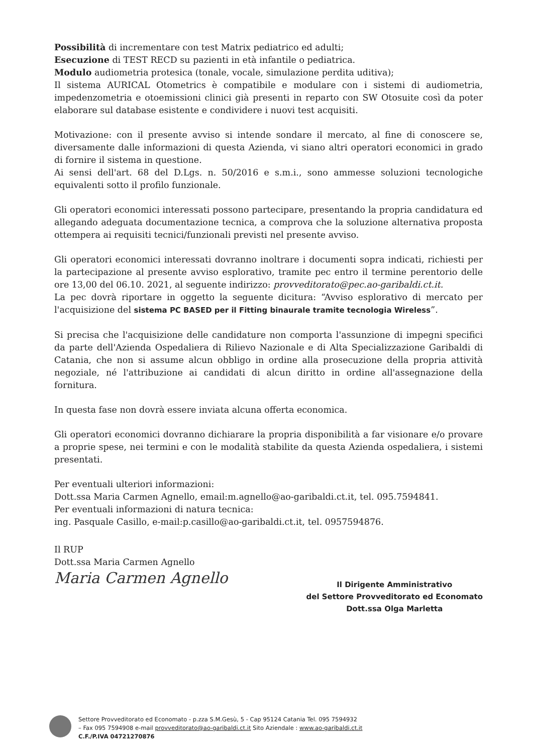Possibilità di incrementare con test Matrix pediatrico ed adulti;
Esecuzione di TEST RECD su pazienti in età infantile o pediatrica.
Modulo audiometria protesica (tonale, vocale, simulazione perdita uditiva);
Il sistema AURICAL Otometrics è compatibile e modulare con i sistemi di audiometria, impedenzometria e otoemissioni clinici già presenti in reparto con SW Otosuite così da poter elaborare sul database esistente e condividere i nuovi test acquisiti.
Motivazione: con il presente avviso si intende sondare il mercato, al fine di conoscere se, diversamente dalle informazioni di questa Azienda, vi siano altri operatori economici in grado di fornire il sistema in questione.
Ai sensi dell'art. 68 del D.Lgs. n. 50/2016 e s.m.i., sono ammesse soluzioni tecnologiche equivalenti sotto il profilo funzionale.
Gli operatori economici interessati possono partecipare, presentando la propria candidatura ed allegando adeguata documentazione tecnica, a comprova che la soluzione alternativa proposta ottempera ai requisiti tecnici/funzionali previsti nel presente avviso.
Gli operatori economici interessati dovranno inoltrare i documenti sopra indicati, richiesti per la partecipazione al presente avviso esplorativo, tramite pec entro il termine perentorio delle ore 13,00 del 06.10. 2021, al seguente indirizzo: provveditorato@pec.ao-garibaldi.ct.it.
La pec dovrà riportare in oggetto la seguente dicitura: “Avviso esplorativo di mercato per l'acquisizione del sistema PC BASED per il Fitting binaurale tramite tecnologia Wireless”.
Si precisa che l'acquisizione delle candidature non comporta l'assunzione di impegni specifici da parte dell'Azienda Ospedaliera di Rilievo Nazionale e di Alta Specializzazione Garibaldi di Catania, che non si assume alcun obbligo in ordine alla prosecuzione della propria attività negoziale, né l'attribuzione ai candidati di alcun diritto in ordine all'assegnazione della fornitura.
In questa fase non dovrà essere inviata alcuna offerta economica.
Gli operatori economici dovranno dichiarare la propria disponibilità a far visionare e/o provare a proprie spese, nei termini e con le modalità stabilite da questa Azienda ospedaliera, i sistemi presentati.
Per eventuali ulteriori informazioni:
Dott.ssa Maria Carmen Agnello, email:m.agnello@ao-garibaldi.ct.it, tel. 095.7594841.
Per eventuali informazioni di natura tecnica:
ing. Pasquale Casillo, e-mail:p.casillo@ao-garibaldi.ct.it, tel. 0957594876.
Il RUP
Dott.ssa Maria Carmen Agnello
Maria Carmen Agnello
Il Dirigente Amministrativo
del Settore Provveditorato ed Economato
Dott.ssa Olga Marletta
Settore Provveditorato ed Economato - p.zza S.M.Gesù, 5 - Cap 95124 Catania Tel. 095 7594932
– Fax 095 7594908 e-mail provveditorato@ao-garibaldi.ct.it Sito Aziendale : www.ao-garibaldi.ct.it
C.F./P.IVA 04721270876